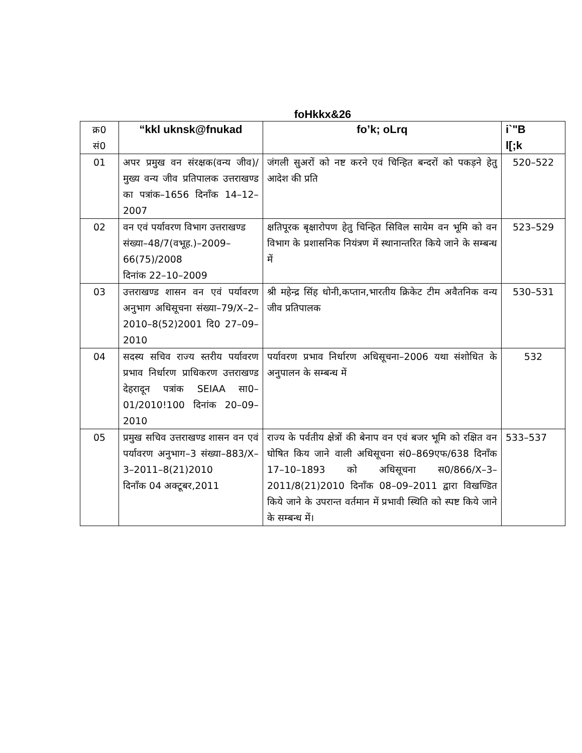foHkkx&26
| क्र0 सं0 | “kkl uknsk@fnukad | fo’k; oLrq | i`"B l[;k |
| 01 | अपर प्रमुख वन संरक्षक(वन्य जीव)/मुख्य वन्य जीव प्रतिपालक उत्तराखण्ड का पत्रांक–1656 दिनाँक 14–12–2007 | जंगली सुअरों को नष्ट करने एवं चिन्हित बन्दरों को पकड़ने हेतु आदेश की प्रति | 520–522 |
| 02 | वन एवं पर्यावरण विभाग उत्तराखण्ड संख्या–48/7(वभूह.)–2009–66(75)/2008 दिनांक 22–10–2009 | क्षतिपूरक बृक्षारोपण हेतु चिन्हित सिविल सायेम वन भूमि को वन विभाग के प्रशासनिक नियंत्रण में स्थानान्तरित किये जाने के सम्बन्ध में | 523–529 |
| 03 | उत्तराखण्ड शासन वन एवं पर्यावरण अनुभाग अधिसूचना संख्या–79/X–2–2010–8(52)2001 दि0 27–09–2010 | श्री महेन्द्र सिंह धोनी,कप्तान,भारतीय क्रिकेट टीम अवैतनिक वन्य जीव प्रतिपालक | 530–531 |
| 04 | सदस्य सचिव राज्य स्तरीय पर्यावरण प्रभाव निर्धारण प्राधिकरण उत्तराखण्ड देहरादून पत्रांक SEIAA सा0–01/2010!100 दिनांक 20–09–2010 | पर्यावरण प्रभाव निर्धारण अधिसूचना–2006 यथा संशोधित के अनुपालन के सम्बन्ध में | 532 |
| 05 | प्रमुख सचिव उत्तराखण्ड शासन वन एवं पर्यावरण अनुभाग–3 संख्या–883/X–3–2011–8(21)2010 दिनाँक 04 अक्टूबर,2011 | राज्य के पर्वतीय क्षेत्रों की बेनाप वन एवं बजर भूमि को रक्षित वन घोषित किय जाने वाली अधिसूचना सं0–869एफ/638 दिनाँक 17–10–1893 को अधिसूचना स0/866/X–3–2011/8(21)2010 दिनाँक 08–09–2011 द्वारा विखण्डित किये जाने के उपरान्त वर्तमान में प्रभावी स्थिति को स्पष्ट किये जाने के सम्बन्ध में। | 533–537 |